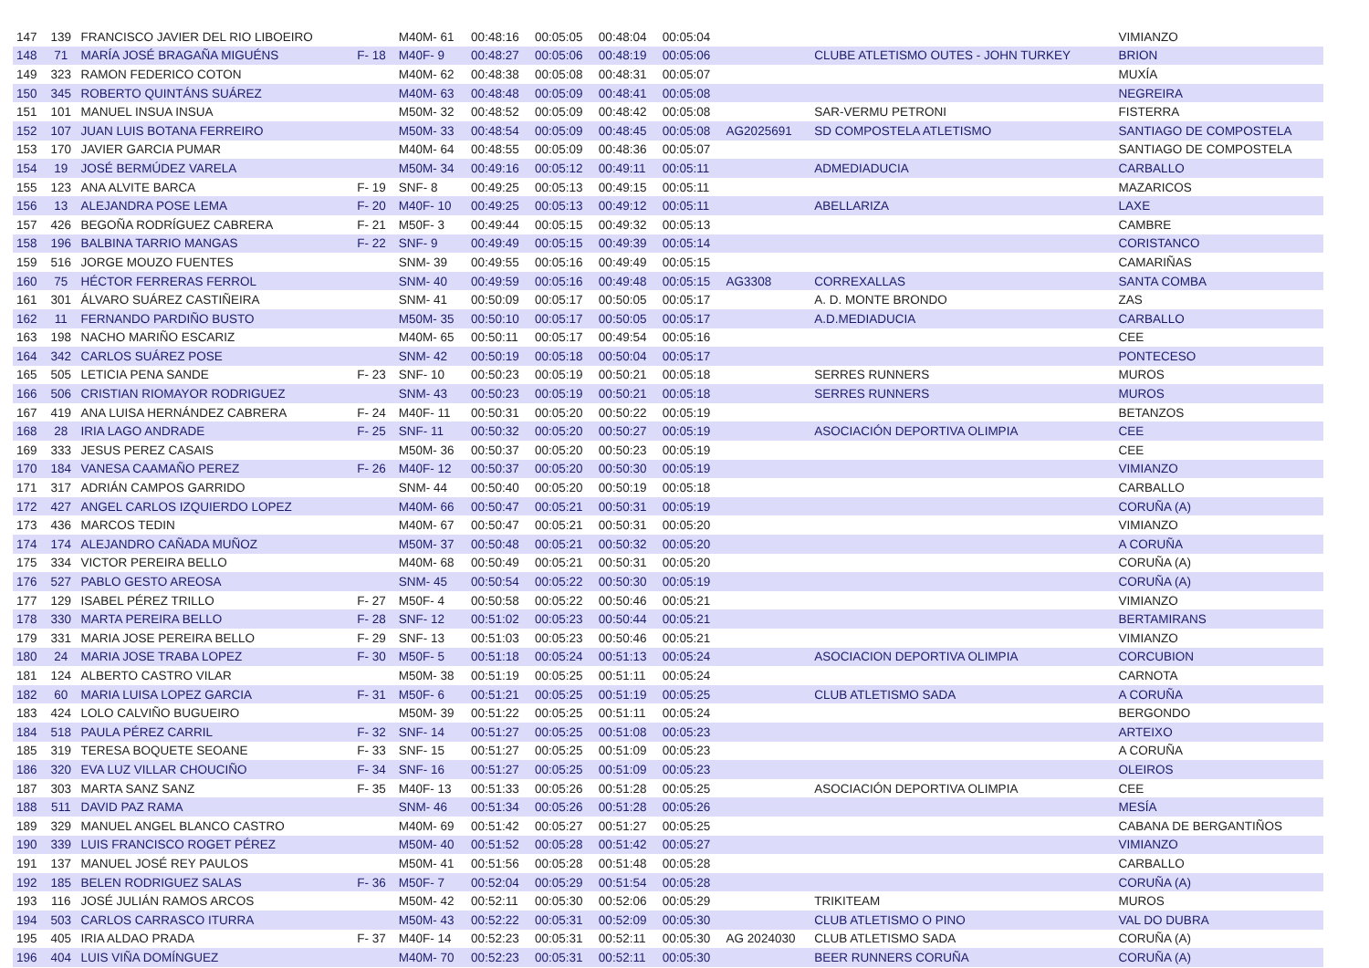| 147 | 139 | FRANCISCO JAVIER DEL RIO LIBOEIRO | | M40M- 61 | 00:48:16 | 00:05:05 | 00:48:04 | 00:05:04 | | | VIMIANZO |
| 148 | 71 | MARÍA JOSÉ BRAGAÑA MIGUÉNS | F- 18 | M40F- 9 | 00:48:27 | 00:05:06 | 00:48:19 | 00:05:06 | | CLUBE ATLETISMO OUTES - JOHN TURKEY | BRION |
| 149 | 323 | RAMON FEDERICO COTON | | M40M- 62 | 00:48:38 | 00:05:08 | 00:48:31 | 00:05:07 | | | MUXÍA |
| 150 | 345 | ROBERTO QUINTÁNS SUÁREZ | | M40M- 63 | 00:48:48 | 00:05:09 | 00:48:41 | 00:05:08 | | | NEGREIRA |
| 151 | 101 | MANUEL INSUA INSUA | | M50M- 32 | 00:48:52 | 00:05:09 | 00:48:42 | 00:05:08 | | SAR-VERMU PETRONI | FISTERRA |
| 152 | 107 | JUAN LUIS BOTANA FERREIRO | | M50M- 33 | 00:48:54 | 00:05:09 | 00:48:45 | 00:05:08 | AG2025691 | SD COMPOSTELA ATLETISMO | SANTIAGO DE COMPOSTELA |
| 153 | 170 | JAVIER GARCIA PUMAR | | M40M- 64 | 00:48:55 | 00:05:09 | 00:48:36 | 00:05:07 | | | SANTIAGO DE COMPOSTELA |
| 154 | 19 | JOSÉ BERMÚDEZ VARELA | | M50M- 34 | 00:49:16 | 00:05:12 | 00:49:11 | 00:05:11 | | ADMEDIADUCIA | CARBALLO |
| 155 | 123 | ANA ALVITE BARCA | F- 19 | SNF- 8 | 00:49:25 | 00:05:13 | 00:49:15 | 00:05:11 | | | MAZARICOS |
| 156 | 13 | ALEJANDRA POSE LEMA | F- 20 | M40F- 10 | 00:49:25 | 00:05:13 | 00:49:12 | 00:05:11 | | ABELLARIZA | LAXE |
| 157 | 426 | BEGOÑA RODRÍGUEZ CABRERA | F- 21 | M50F- 3 | 00:49:44 | 00:05:15 | 00:49:32 | 00:05:13 | | | CAMBRE |
| 158 | 196 | BALBINA TARRIO MANGAS | F- 22 | SNF- 9 | 00:49:49 | 00:05:15 | 00:49:39 | 00:05:14 | | | CORISTANCO |
| 159 | 516 | JORGE MOUZO FUENTES | | SNM- 39 | 00:49:55 | 00:05:16 | 00:49:49 | 00:05:15 | | | CAMARIÑAS |
| 160 | 75 | HÉCTOR FERRERAS FERROL | | SNM- 40 | 00:49:59 | 00:05:16 | 00:49:48 | 00:05:15 | AG3308 | CORREXALLAS | SANTA COMBA |
| 161 | 301 | ÁLVARO SUÁREZ CASTIÑEIRA | | SNM- 41 | 00:50:09 | 00:05:17 | 00:50:05 | 00:05:17 | | A. D. MONTE BRONDO | ZAS |
| 162 | 11 | FERNANDO PARDIÑO BUSTO | | M50M- 35 | 00:50:10 | 00:05:17 | 00:50:05 | 00:05:17 | | A.D.MEDIADUCIA | CARBALLO |
| 163 | 198 | NACHO MARIÑO ESCARIZ | | M40M- 65 | 00:50:11 | 00:05:17 | 00:49:54 | 00:05:16 | | | CEE |
| 164 | 342 | CARLOS SUÁREZ POSE | | SNM- 42 | 00:50:19 | 00:05:18 | 00:50:04 | 00:05:17 | | | PONTECESO |
| 165 | 505 | LETICIA PENA SANDE | F- 23 | SNF- 10 | 00:50:23 | 00:05:19 | 00:50:21 | 00:05:18 | | SERRES RUNNERS | MUROS |
| 166 | 506 | CRISTIAN RIOMAYOR RODRIGUEZ | | SNM- 43 | 00:50:23 | 00:05:19 | 00:50:21 | 00:05:18 | | SERRES RUNNERS | MUROS |
| 167 | 419 | ANA LUISA HERNÁNDEZ CABRERA | F- 24 | M40F- 11 | 00:50:31 | 00:05:20 | 00:50:22 | 00:05:19 | | | BETANZOS |
| 168 | 28 | IRIA LAGO ANDRADE | F- 25 | SNF- 11 | 00:50:32 | 00:05:20 | 00:50:27 | 00:05:19 | | ASOCIACIÓN DEPORTIVA OLIMPIA | CEE |
| 169 | 333 | JESUS PEREZ CASAIS | | M50M- 36 | 00:50:37 | 00:05:20 | 00:50:23 | 00:05:19 | | | CEE |
| 170 | 184 | VANESA CAAMAÑO PEREZ | F- 26 | M40F- 12 | 00:50:37 | 00:05:20 | 00:50:30 | 00:05:19 | | | VIMIANZO |
| 171 | 317 | ADRIÁN CAMPOS GARRIDO | | SNM- 44 | 00:50:40 | 00:05:20 | 00:50:19 | 00:05:18 | | | CARBALLO |
| 172 | 427 | ANGEL CARLOS IZQUIERDO LOPEZ | | M40M- 66 | 00:50:47 | 00:05:21 | 00:50:31 | 00:05:19 | | | CORUÑA (A) |
| 173 | 436 | MARCOS TEDIN | | M40M- 67 | 00:50:47 | 00:05:21 | 00:50:31 | 00:05:20 | | | VIMIANZO |
| 174 | 174 | ALEJANDRO CAÑADA MUÑOZ | | M50M- 37 | 00:50:48 | 00:05:21 | 00:50:32 | 00:05:20 | | | A CORUÑA |
| 175 | 334 | VICTOR PEREIRA BELLO | | M40M- 68 | 00:50:49 | 00:05:21 | 00:50:31 | 00:05:20 | | | CORUÑA (A) |
| 176 | 527 | PABLO GESTO AREOSA | | SNM- 45 | 00:50:54 | 00:05:22 | 00:50:30 | 00:05:19 | | | CORUÑA (A) |
| 177 | 129 | ISABEL PÉREZ TRILLO | F- 27 | M50F- 4 | 00:50:58 | 00:05:22 | 00:50:46 | 00:05:21 | | | VIMIANZO |
| 178 | 330 | MARTA PEREIRA BELLO | F- 28 | SNF- 12 | 00:51:02 | 00:05:23 | 00:50:44 | 00:05:21 | | | BERTAMIRANS |
| 179 | 331 | MARIA JOSE PEREIRA BELLO | F- 29 | SNF- 13 | 00:51:03 | 00:05:23 | 00:50:46 | 00:05:21 | | | VIMIANZO |
| 180 | 24 | MARIA JOSE TRABA LOPEZ | F- 30 | M50F- 5 | 00:51:18 | 00:05:24 | 00:51:13 | 00:05:24 | | ASOCIACION DEPORTIVA OLIMPIA | CORCUBION |
| 181 | 124 | ALBERTO CASTRO VILAR | | M50M- 38 | 00:51:19 | 00:05:25 | 00:51:11 | 00:05:24 | | | CARNOTA |
| 182 | 60 | MARIA LUISA LOPEZ GARCIA | F- 31 | M50F- 6 | 00:51:21 | 00:05:25 | 00:51:19 | 00:05:25 | | CLUB ATLETISMO SADA | A CORUÑA |
| 183 | 424 | LOLO CALVIÑO BUGUEIRO | | M50M- 39 | 00:51:22 | 00:05:25 | 00:51:11 | 00:05:24 | | | BERGONDO |
| 184 | 518 | PAULA PÉREZ CARRIL | F- 32 | SNF- 14 | 00:51:27 | 00:05:25 | 00:51:08 | 00:05:23 | | | ARTEIXO |
| 185 | 319 | TERESA BOQUETE SEOANE | F- 33 | SNF- 15 | 00:51:27 | 00:05:25 | 00:51:09 | 00:05:23 | | | A CORUÑA |
| 186 | 320 | EVA LUZ VILLAR CHOUCIÑO | F- 34 | SNF- 16 | 00:51:27 | 00:05:25 | 00:51:09 | 00:05:23 | | | OLEIROS |
| 187 | 303 | MARTA SANZ SANZ | F- 35 | M40F- 13 | 00:51:33 | 00:05:26 | 00:51:28 | 00:05:25 | | ASOCIACIÓN DEPORTIVA OLIMPIA | CEE |
| 188 | 511 | DAVID PAZ RAMA | | SNM- 46 | 00:51:34 | 00:05:26 | 00:51:28 | 00:05:26 | | | MESÍA |
| 189 | 329 | MANUEL ANGEL BLANCO CASTRO | | M40M- 69 | 00:51:42 | 00:05:27 | 00:51:27 | 00:05:25 | | | CABANA DE BERGANTIÑOS |
| 190 | 339 | LUIS FRANCISCO ROGET PÉREZ | | M50M- 40 | 00:51:52 | 00:05:28 | 00:51:42 | 00:05:27 | | | VIMIANZO |
| 191 | 137 | MANUEL JOSÉ REY PAULOS | | M50M- 41 | 00:51:56 | 00:05:28 | 00:51:48 | 00:05:28 | | | CARBALLO |
| 192 | 185 | BELEN RODRIGUEZ SALAS | F- 36 | M50F- 7 | 00:52:04 | 00:05:29 | 00:51:54 | 00:05:28 | | | CORUÑA (A) |
| 193 | 116 | JOSÉ JULIÁN RAMOS ARCOS | | M50M- 42 | 00:52:11 | 00:05:30 | 00:52:06 | 00:05:29 | | TRIKITEAM | MUROS |
| 194 | 503 | CARLOS CARRASCO ITURRA | | M50M- 43 | 00:52:22 | 00:05:31 | 00:52:09 | 00:05:30 | | CLUB ATLETISMO O PINO | VAL DO DUBRA |
| 195 | 405 | IRIA ALDAO PRADA | F- 37 | M40F- 14 | 00:52:23 | 00:05:31 | 00:52:11 | 00:05:30 | AG 2024030 | CLUB ATLETISMO SADA | CORUÑA (A) |
| 196 | 404 | LUIS VIÑA DOMÍNGUEZ | | M40M- 70 | 00:52:23 | 00:05:31 | 00:52:11 | 00:05:30 | | BEER RUNNERS CORUÑA | CORUÑA (A) |